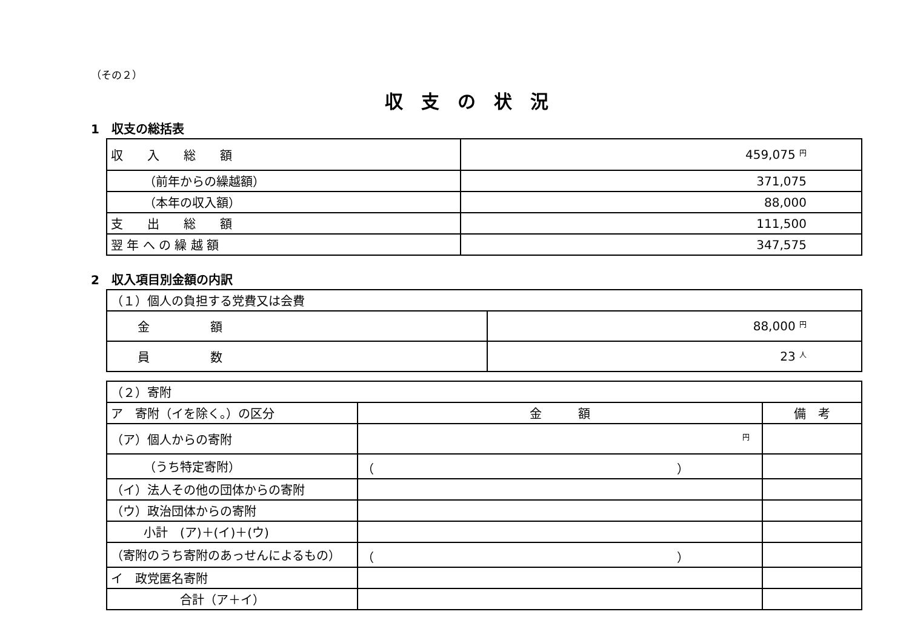（その２）
収支の状況
1　収支の総括表
| 収 入 総 額 | 459,075 円 |
| （前年からの繰越額） | 371,075 |
| （本年の収入額） | 88,000 |
| 支 出 総 額 | 111,500 |
| 翌 年 へ の 繰 越 額 | 347,575 |
2　収入項目別金額の内訳
| （１）個人の負担する党費又は会費 | |
| 金 額 | 88,000 円 |
| 員 数 | 23 人 |
| （２）寄附 | | |
| ア 寄附（イを除く。）の区分 | 金 額 | 備 考 |
| （ア）個人からの寄附 | 円 | |
| （うち特定寄附） | （ ） | |
| （イ）法人その他の団体からの寄附 | | |
| （ウ）政治団体からの寄附 | | |
| 小計 (ア)＋(イ)＋(ウ) | | |
| （寄附のうち寄附のあっせんによるもの） | （ ） | |
| イ 政党匿名寄附 | | |
| 合計（ア＋イ） | | |